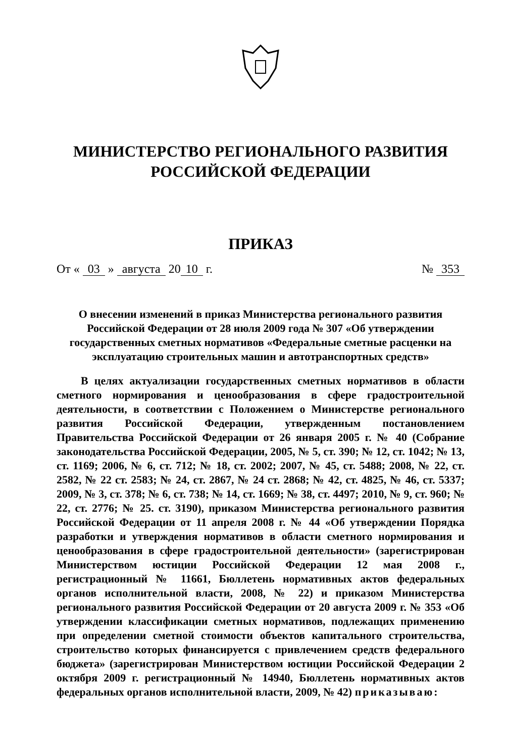МИНИСТЕРСТВО РЕГИОНАЛЬНОГО РАЗВИТИЯ
РОССИЙСКОЙ ФЕДЕРАЦИИ
ПРИКАЗ
От « 03 » августа 20 10 г. № 353
О внесении изменений в приказ Министерства регионального развития Российской Федерации от 28 июля 2009 года № 307 «Об утверждении государственных сметных нормативов «Федеральные сметные расценки на эксплуатацию строительных машин и автотранспортных средств»
В целях актуализации государственных сметных нормативов в области сметного нормирования и ценообразования в сфере градостроительной деятельности, в соответствии с Положением о Министерстве регионального развития Российской Федерации, утвержденным постановлением Правительства Российской Федерации от 26 января 2005 г. № 40 (Собрание законодательства Российской Федерации, 2005, № 5, ст. 390; № 12, ст. 1042; № 13, ст. 1169; 2006, № 6, ст. 712; № 18, ст. 2002; 2007, № 45, ст. 5488; 2008, № 22, ст. 2582, № 22 ст. 2583; № 24, ст. 2867, № 24 ст. 2868; № 42, ст. 4825, № 46, ст. 5337; 2009, № 3, ст. 378; № 6, ст. 738; № 14, ст. 1669; № 38, ст. 4497; 2010, № 9, ст. 960; № 22, ст. 2776; № 25. ст. 3190), приказом Министерства регионального развития Российской Федерации от 11 апреля 2008 г. № 44 «Об утверждении Порядка разработки и утверждения нормативов в области сметного нормирования и ценообразования в сфере градостроительной деятельности» (зарегистрирован Министерством юстиции Российской Федерации 12 мая 2008 г., регистрационный № 11661, Бюллетень нормативных актов федеральных органов исполнительной власти, 2008, № 22) и приказом Министерства регионального развития Российской Федерации от 20 августа 2009 г. № 353 «Об утверждении классификации сметных нормативов, подлежащих применению при определении сметной стоимости объектов капитального строительства, строительство которых финансируется с привлечением средств федерального бюджета» (зарегистрирован Министерством юстиции Российской Федерации 2 октября 2009 г. регистрационный № 14940, Бюллетень нормативных актов федеральных органов исполнительной власти, 2009, № 42) приказываю: